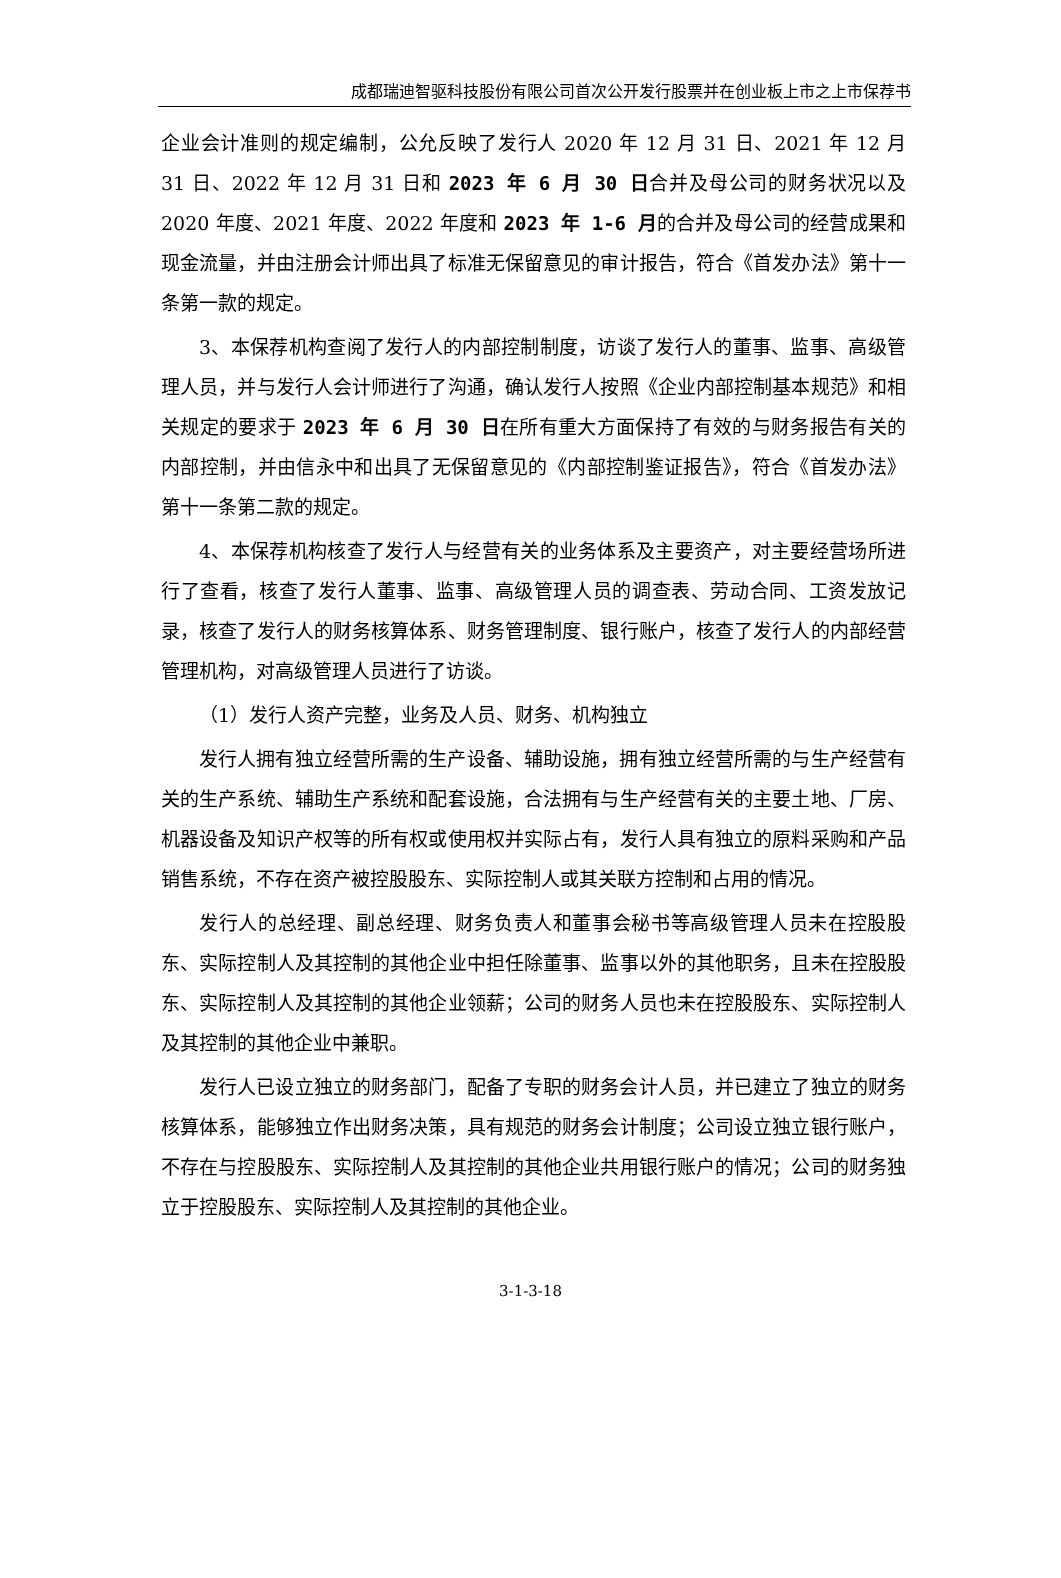成都瑞迪智驱科技股份有限公司首次公开发行股票并在创业板上市之上市保荐书
企业会计准则的规定编制，公允反映了发行人 2020 年 12 月 31 日、2021 年 12 月 31 日、2022 年 12 月 31 日和 2023 年 6 月 30 日合并及母公司的财务状况以及 2020 年度、2021 年度、2022 年度和 2023 年 1-6 月的合并及母公司的经营成果和现金流量，并由注册会计师出具了标准无保留意见的审计报告，符合《首发办法》第十一条第一款的规定。
3、本保荐机构查阅了发行人的内部控制制度，访谈了发行人的董事、监事、高级管理人员，并与发行人会计师进行了沟通，确认发行人按照《企业内部控制基本规范》和相关规定的要求于 2023 年 6 月 30 日在所有重大方面保持了有效的与财务报告有关的内部控制，并由信永中和出具了无保留意见的《内部控制鉴证报告》，符合《首发办法》第十一条第二款的规定。
4、本保荐机构核查了发行人与经营有关的业务体系及主要资产，对主要经营场所进行了查看，核查了发行人董事、监事、高级管理人员的调查表、劳动合同、工资发放记录，核查了发行人的财务核算体系、财务管理制度、银行账户，核查了发行人的内部经营管理机构，对高级管理人员进行了访谈。
（1）发行人资产完整，业务及人员、财务、机构独立
发行人拥有独立经营所需的生产设备、辅助设施，拥有独立经营所需的与生产经营有关的生产系统、辅助生产系统和配套设施，合法拥有与生产经营有关的主要土地、厂房、机器设备及知识产权等的所有权或使用权并实际占有，发行人具有独立的原料采购和产品销售系统，不存在资产被控股股东、实际控制人或其关联方控制和占用的情况。
发行人的总经理、副总经理、财务负责人和董事会秘书等高级管理人员未在控股股东、实际控制人及其控制的其他企业中担任除董事、监事以外的其他职务，且未在控股股东、实际控制人及其控制的其他企业领薪；公司的财务人员也未在控股股东、实际控制人及其控制的其他企业中兼职。
发行人已设立独立的财务部门，配备了专职的财务会计人员，并已建立了独立的财务核算体系，能够独立作出财务决策，具有规范的财务会计制度；公司设立独立银行账户，不存在与控股股东、实际控制人及其控制的其他企业共用银行账户的情况；公司的财务独立于控股股东、实际控制人及其控制的其他企业。
3-1-3-18